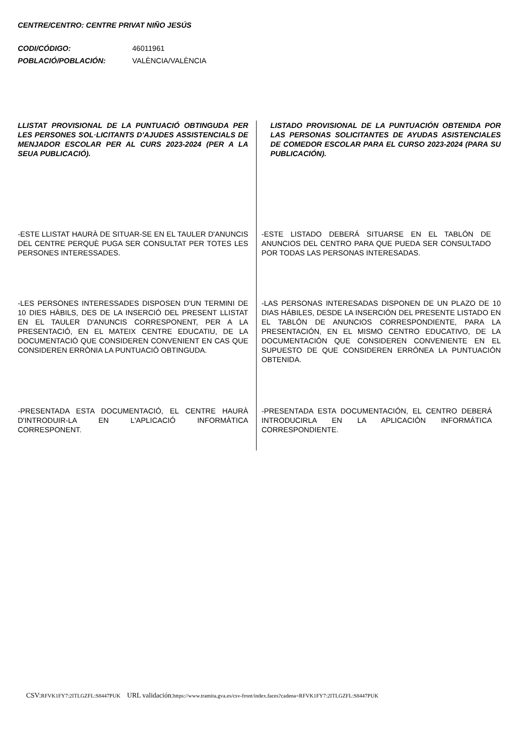CENTRE/CENTRO: CENTRE PRIVAT NIÑO JESÚS
CODI/CÓDIGO: 46011961
POBLACIÓ/POBLACIÓN: VALÈNCIA/VALÈNCIA
LLISTAT PROVISIONAL DE LA PUNTUACIÓ OBTINGUDA PER LES PERSONES SOL·LICITANTS D'AJUDES ASSISTENCIALS DE MENJADOR ESCOLAR PER AL CURS 2023-2024 (PER A LA SEUA PUBLICACIÓ).
-ESTE LLISTAT HAURÀ DE SITUAR-SE EN EL TAULER D'ANUNCIS DEL CENTRE PERQUÈ PUGA SER CONSULTAT PER TOTES LES PERSONES INTERESSADES.
-LES PERSONES INTERESSADES DISPOSEN D'UN TERMINI DE 10 DIES HÀBILS, DES DE LA INSERCIÓ DEL PRESENT LLISTAT EN EL TAULER D'ANUNCIS CORRESPONENT, PER A LA PRESENTACIÓ, EN EL MATEIX CENTRE EDUCATIU, DE LA DOCUMENTACIÓ QUE CONSIDEREN CONVENIENT EN CAS QUE CONSIDEREN ERRÒNIA LA PUNTUACIÓ OBTINGUDA.
-PRESENTADA ESTA DOCUMENTACIÓ, EL CENTRE HAURÀ D'INTRODUIR-LA EN L'APLICACIÓ INFORMÀTICA CORRESPONENT.
LISTADO PROVISIONAL DE LA PUNTUACIÓN OBTENIDA POR LAS PERSONAS SOLICITANTES DE AYUDAS ASISTENCIALES DE COMEDOR ESCOLAR PARA EL CURSO 2023-2024 (PARA SU PUBLICACIÓN).
-ESTE LISTADO DEBERÁ SITUARSE EN EL TABLÓN DE ANUNCIOS DEL CENTRO PARA QUE PUEDA SER CONSULTADO POR TODAS LAS PERSONAS INTERESADAS.
-LAS PERSONAS INTERESADAS DISPONEN DE UN PLAZO DE 10 DIAS HÁBILES, DESDE LA INSERCIÓN DEL PRESENTE LISTADO EN EL TABLÓN DE ANUNCIOS CORRESPONDIENTE, PARA LA PRESENTACIÓN, EN EL MISMO CENTRO EDUCATIVO, DE LA DOCUMENTACIÓN QUE CONSIDEREN CONVENIENTE EN EL SUPUESTO DE QUE CONSIDEREN ERRÓNEA LA PUNTUACIÓN OBTENIDA.
-PRESENTADA ESTA DOCUMENTACIÓN, EL CENTRO DEBERÁ INTRODUCIRLA EN LA APLICACIÓN INFORMÁTICA CORRESPONDIENTE.
CSV: RFVK1FY7:2ITLGZFL:S8447PUK URL validación: https://www.tramita.gva.es/csv-front/index.faces?cadena=RFVK1FY7:2ITLGZFL:S8447PUK